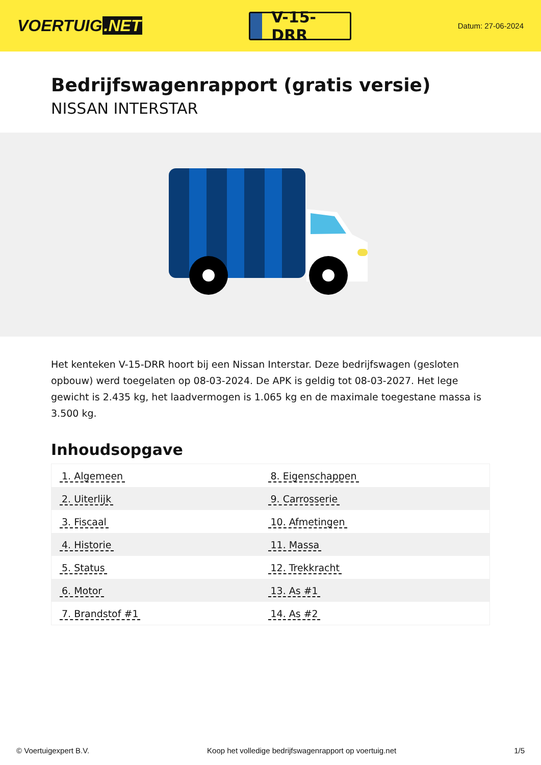VOERTUIG.NET
V-15-DRR
Datum: 27-06-2024
Bedrijfswagenrapport (gratis versie)
NISSAN INTERSTAR
Het kenteken V-15-DRR hoort bij een Nissan Interstar. Deze bedrijfswagen (gesloten opbouw) werd toegelaten op 08-03-2024. De APK is geldig tot 08-03-2027. Het lege gewicht is 2.435 kg, het laadvermogen is 1.065 kg en de maximale toegestane massa is 3.500 kg.
Inhoudsopgave
| 1. Algemeen | 8. Eigenschappen |
| 2. Uiterlijk | 9. Carrosserie |
| 3. Fiscaal | 10. Afmetingen |
| 4. Historie | 11. Massa |
| 5. Status | 12. Trekkracht |
| 6. Motor | 13. As #1 |
| 7. Brandstof #1 | 14. As #2 |
© Voertuigexpert B.V. Koop het volledige bedrijfswagenrapport op voertuig.net 1/5